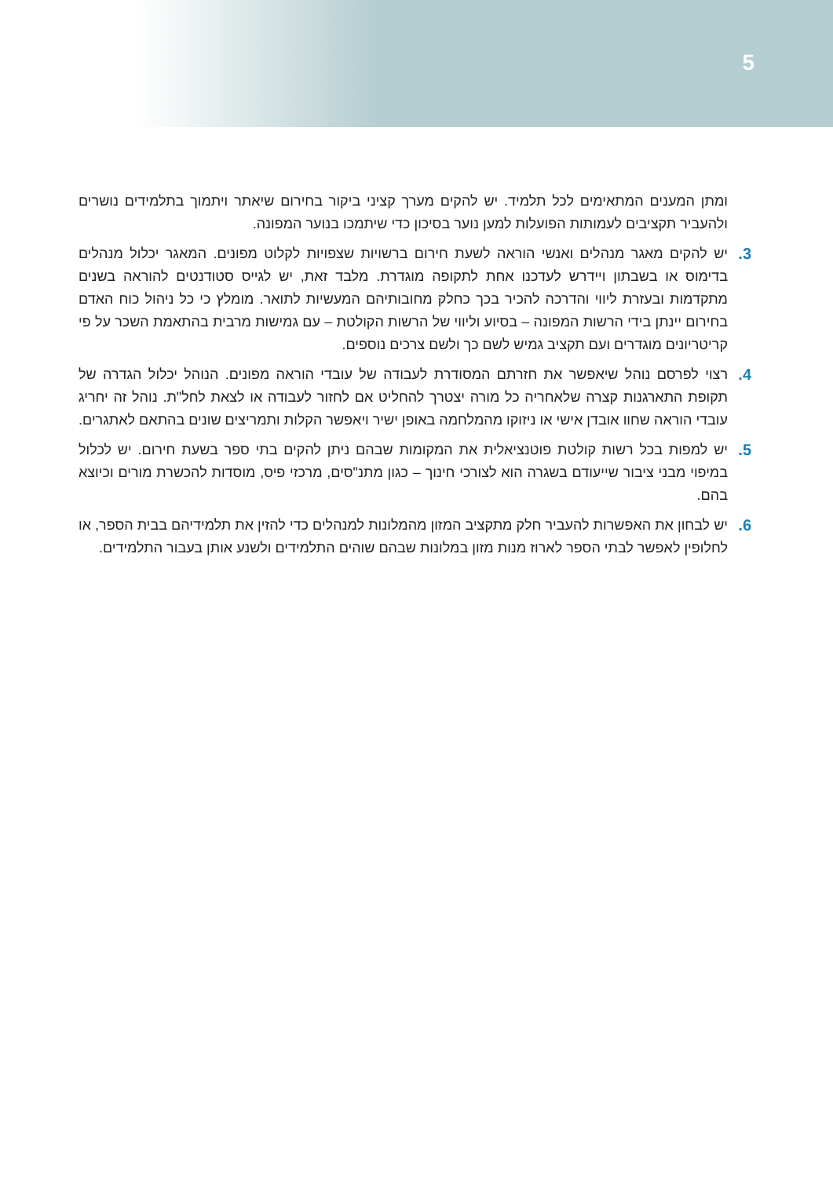5
ומתן המענים המתאימים לכל תלמיד. יש להקים מערך קציני ביקור בחירום שיאתר ויתמוך בתלמידים נושרים ולהעביר תקציבים לעמותות הפועלות למען נוער בסיכון כדי שיתמכו בנוער המפונה.
3. יש להקים מאגר מנהלים ואנשי הוראה לשעת חירום ברשויות שצפויות לקלוט מפונים. המאגר יכלול מנהלים בדימוס או בשבתון ויידרש לעדכנו אחת לתקופה מוגדרת. מלבד זאת, יש לגייס סטודנטים להוראה בשנים מתקדמות ובעזרת ליווי והדרכה להכיר בכך כחלק מחובותיהם המעשיות לתואר. מומלץ כי כל ניהול כוח האדם בחירום יינתן בידי הרשות המפונה – בסיוע וליווי של הרשות הקולטת – עם גמישות מרבית בהתאמת השכר על פי קריטריונים מוגדרים ועם תקציב גמיש לשם כך ולשם צרכים נוספים.
4. רצוי לפרסם נוהל שיאפשר את חזרתם המסודרת לעבודה של עובדי הוראה מפונים. הנוהל יכלול הגדרה של תקופת התארגנות קצרה שלאחריה כל מורה יצטרך להחליט אם לחזור לעבודה או לצאת לחל"ת. נוהל זה יחריג עובדי הוראה שחוו אובדן אישי או ניזוקו מהמלחמה באופן ישיר ויאפשר הקלות ותמריצים שונים בהתאם לאתגרים.
5. יש למפות בכל רשות קולטת פוטנציאלית את המקומות שבהם ניתן להקים בתי ספר בשעת חירום. יש לכלול במיפוי מבני ציבור שייעודם בשגרה הוא לצורכי חינוך – כגון מתנ"סים, מרכזי פיס, מוסדות להכשרת מורים וכיוצא בהם.
6. יש לבחון את האפשרות להעביר חלק מתקציב המזון מהמלונות למנהלים כדי להזין את תלמידיהם בבית הספר, או לחלופין לאפשר לבתי הספר לארוז מנות מזון במלונות שבהם שוהים התלמידים ולשנע אותן בעבור התלמידים.